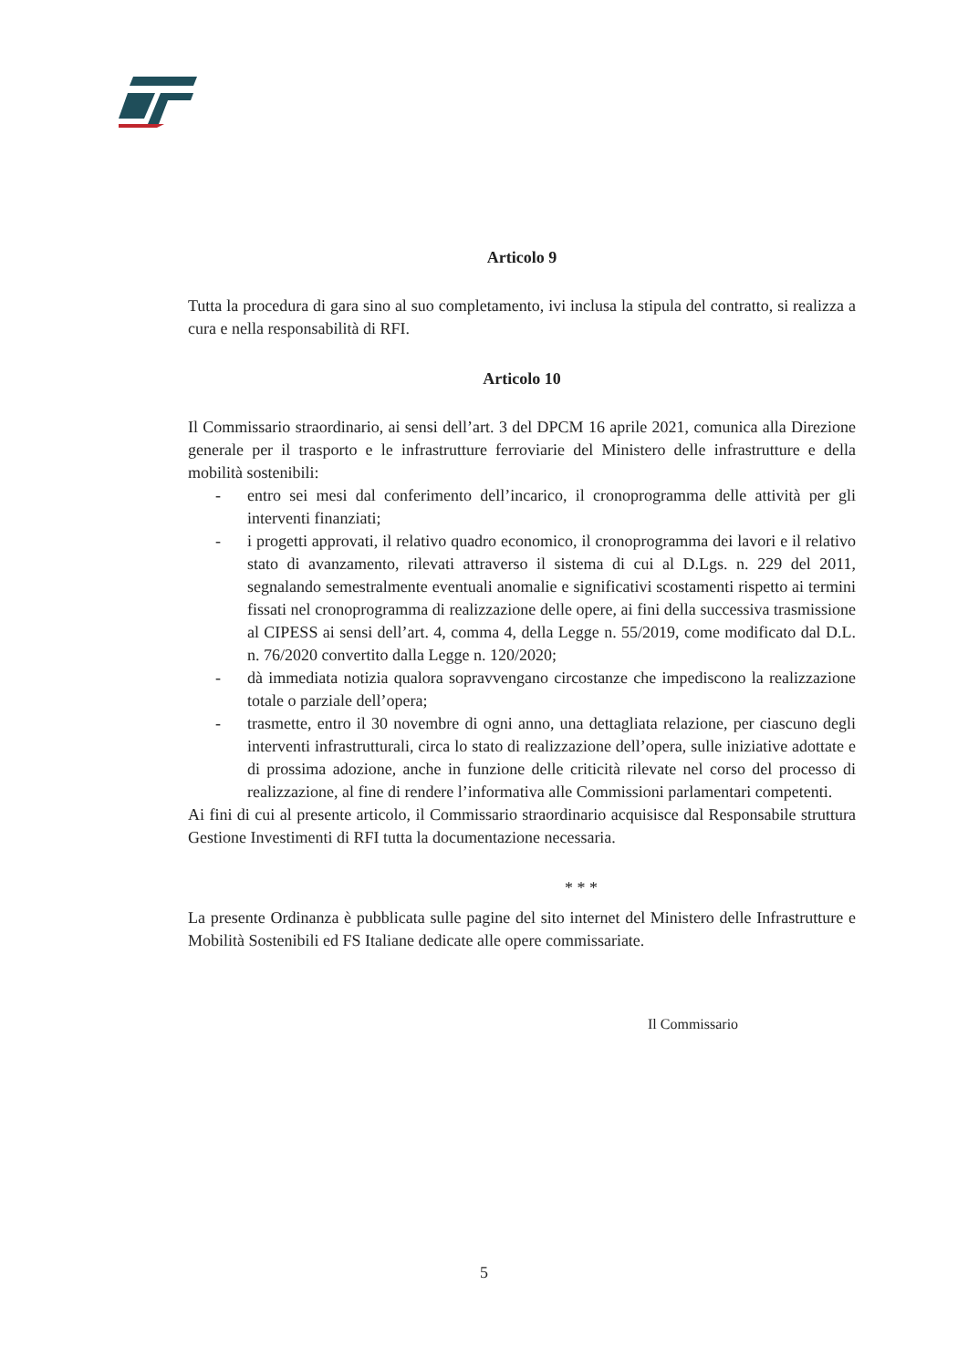Articolo 9
Tutta la procedura di gara sino al suo completamento, ivi inclusa la stipula del contratto, si realizza a cura e nella responsabilità di RFI.
Articolo 10
Il Commissario straordinario, ai sensi dell’art. 3 del DPCM 16 aprile 2021, comunica alla Direzione generale per il trasporto e le infrastrutture ferroviarie del Ministero delle infrastrutture e della mobilità sostenibili:
- entro sei mesi dal conferimento dell’incarico, il cronoprogramma delle attività per gli interventi finanziati;
- i progetti approvati, il relativo quadro economico, il cronoprogramma dei lavori e il relativo stato di avanzamento, rilevati attraverso il sistema di cui al D.Lgs. n. 229 del 2011, segnalando semestralmente eventuali anomalie e significativi scostamenti rispetto ai termini fissati nel cronoprogramma di realizzazione delle opere, ai fini della successiva trasmissione al CIPESS ai sensi dell’art. 4, comma 4, della Legge n. 55/2019, come modificato dal D.L. n. 76/2020 convertito dalla Legge n. 120/2020;
- dà immediata notizia qualora sopravvengano circostanze che impediscono la realizzazione totale o parziale dell’opera;
- trasmette, entro il 30 novembre di ogni anno, una dettagliata relazione, per ciascuno degli interventi infrastrutturali, circa lo stato di realizzazione dell’opera, sulle iniziative adottate e di prossima adozione, anche in funzione delle criticità rilevate nel corso del processo di realizzazione, al fine di rendere l’informativa alle Commissioni parlamentari competenti.
Ai fini di cui al presente articolo, il Commissario straordinario acquisisce dal Responsabile struttura Gestione Investimenti di RFI tutta la documentazione necessaria.
* * *
La presente Ordinanza è pubblicata sulle pagine del sito internet del Ministero delle Infrastrutture e Mobilità Sostenibili ed FS Italiane dedicate alle opere commissariate.
Il Commissario
5